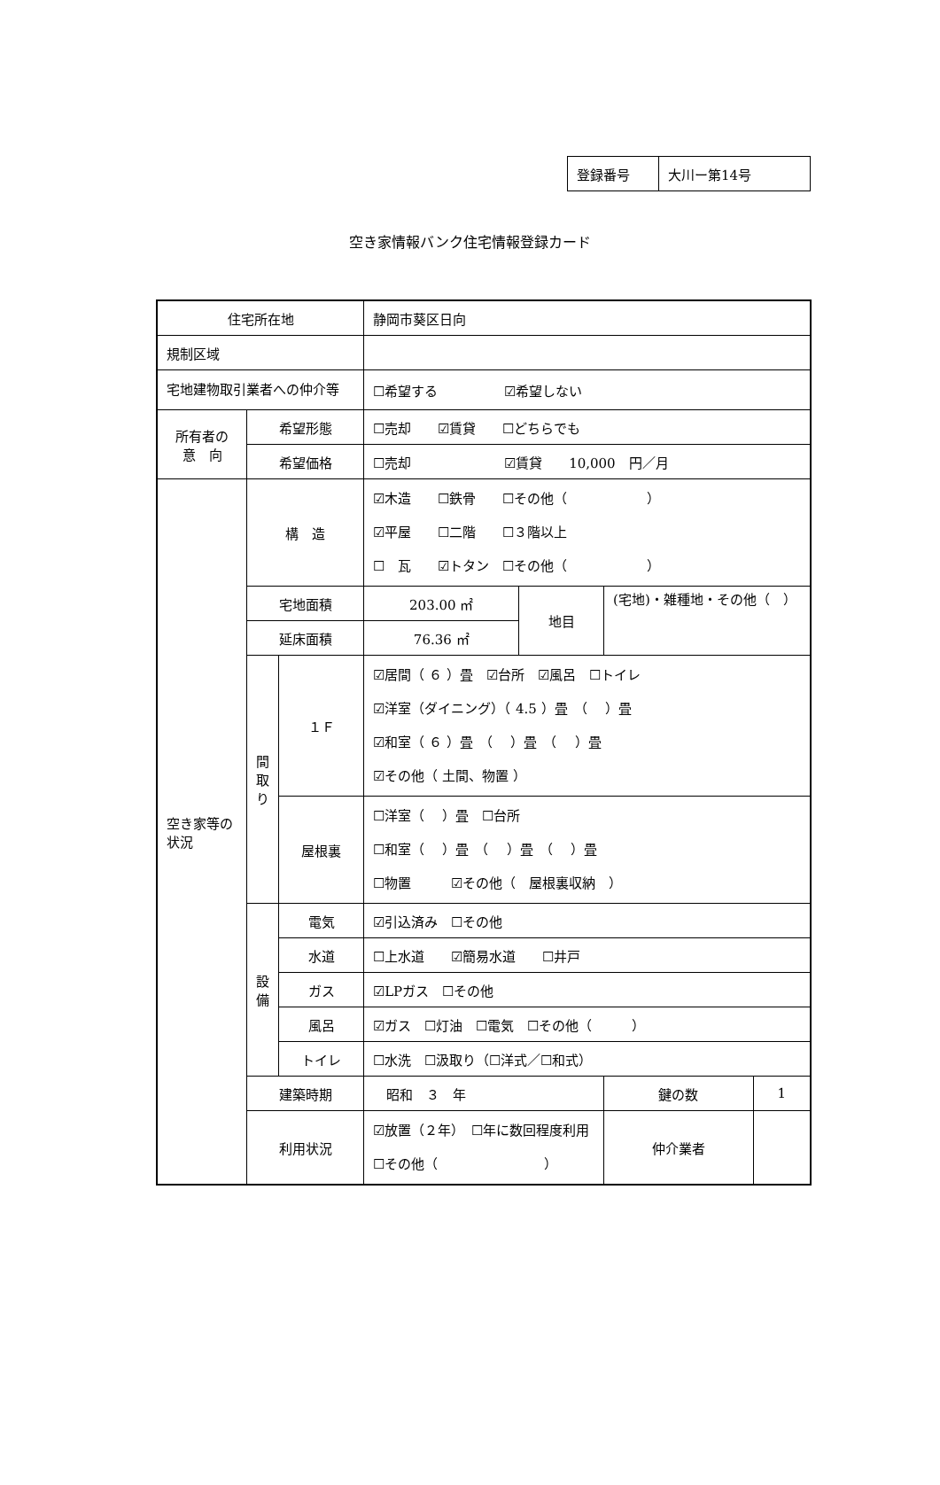| 登録番号 | 大川ー第14号 |
空き家情報バンク住宅情報登録カード
| 住宅所在地 | | | 静岡市葵区日向 | | | |
| 規制区域 | | | | | | |
| 宅地建物取引業者への仲介等 | | | ☐希望する ☑希望しない | | | |
| 所有者の 意 向 | 希望形態 | | ☐売却 ☑賃貸 ☐どちらでも | | | |
| | 希望価格 | | ☐売却 ☑賃貸 10,000 円／月 | | | |
| 空き家等の状況 | 構 造 | | ☑木造 ☐鉄骨 ☐その他（ ） ☑平屋 ☐二階 ☐３階以上 ☐ 瓦 ☑トタン ☐その他（ ） | | | |
| | 宅地面積 | | 203.00 ㎡ | 地目 | (宅地)・雑種地・その他（ ） | |
| | 延床面積 | | 76.36 ㎡ | | | |
| | 間 取 り | １Ｆ | ☑居間（ ６ ）畳 ☑台所 ☑風呂 ☐トイレ ☑洋室（ダイニング）（ 4.5 ）畳 （ ）畳 ☑和室（ ６ ）畳 （ ）畳 （ ）畳 ☑その他（ 土間、物置 ） | | | |
| | | 屋根裏 | ☐洋室（ ）畳 ☐台所 ☐和室（ ）畳 （ ）畳 （ ）畳 ☐物置 ☑その他（ 屋根裏収納 ） | | | |
| | 設 備 | 電気 | ☑引込済み ☐その他 | | | |
| | | 水道 | ☐上水道 ☑簡易水道 ☐井戸 | | | |
| | | ガス | ☑LPガス ☐その他 | | | |
| | | 風呂 | ☑ガス ☐灯油 ☐電気 ☐その他（ ） | | | |
| | | トイレ | ☐水洗 ☐汲取り（☐洋式／☐和式） | | | |
| | 建築時期 | | 昭和 ３ 年 | | 鍵の数 | 1 |
| | 利用状況 | | ☑放置（２年） ☐年に数回程度利用 ☐その他（ ） | | 仲介業者 | |